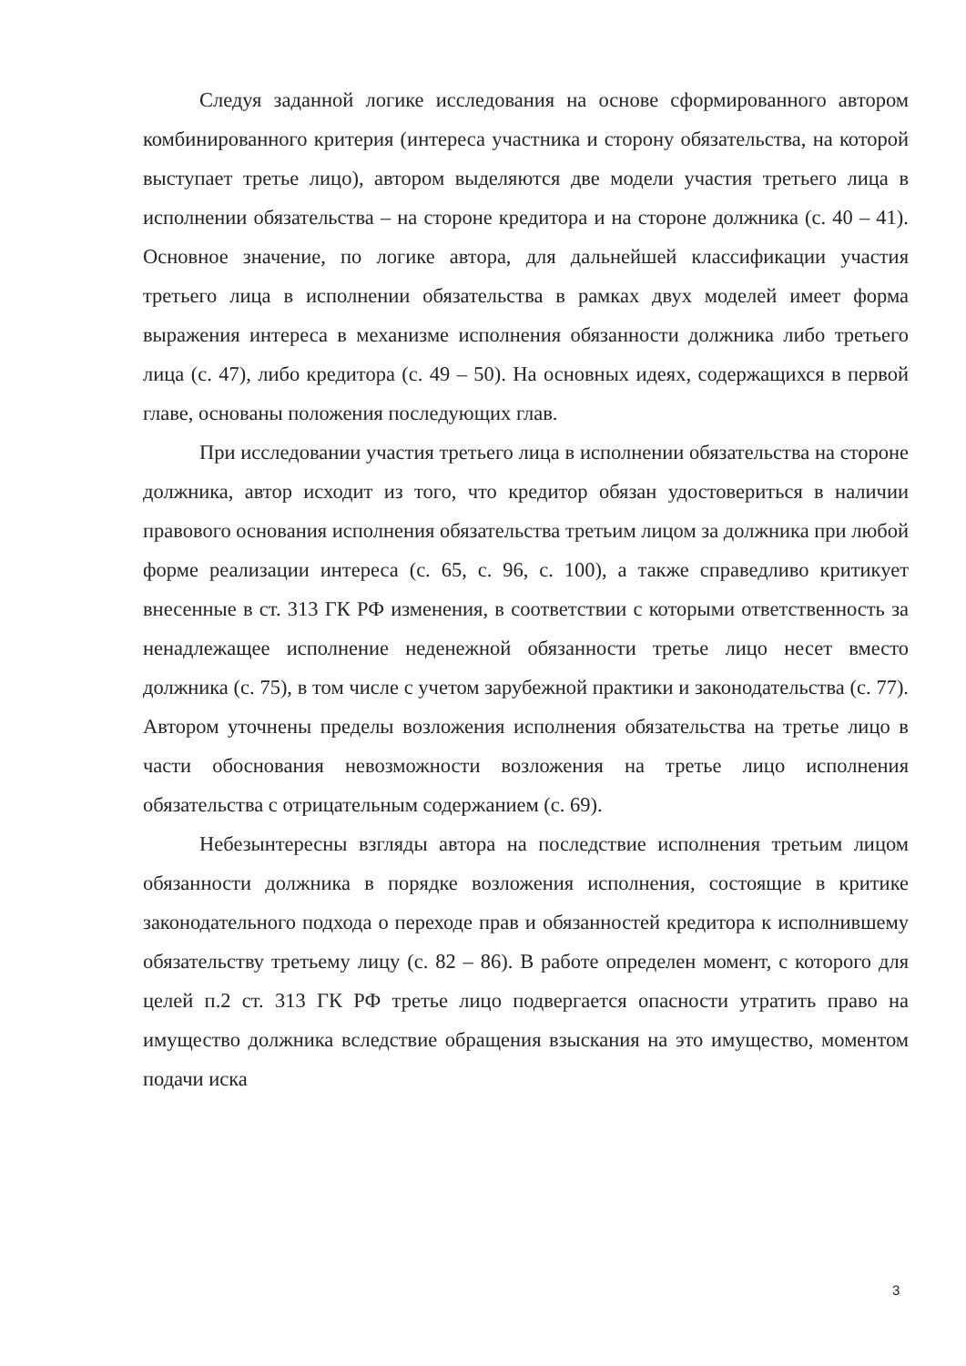Следуя заданной логике исследования на основе сформированного автором комбинированного критерия (интереса участника и сторону обязательства, на которой выступает третье лицо), автором выделяются две модели участия третьего лица в исполнении обязательства – на стороне кредитора и на стороне должника (с. 40 – 41). Основное значение, по логике автора, для дальнейшей классификации участия третьего лица в исполнении обязательства в рамках двух моделей имеет форма выражения интереса в механизме исполнения обязанности должника либо третьего лица (с. 47), либо кредитора (с. 49 – 50). На основных идеях, содержащихся в первой главе, основаны положения последующих глав.
При исследовании участия третьего лица в исполнении обязательства на стороне должника, автор исходит из того, что кредитор обязан удостовериться в наличии правового основания исполнения обязательства третьим лицом за должника при любой форме реализации интереса (с. 65, с. 96, с. 100), а также справедливо критикует внесенные в ст. 313 ГК РФ изменения, в соответствии с которыми ответственность за ненадлежащее исполнение неденежной обязанности третье лицо несет вместо должника (с. 75), в том числе с учетом зарубежной практики и законодательства (с. 77). Автором уточнены пределы возложения исполнения обязательства на третье лицо в части обоснования невозможности возложения на третье лицо исполнения обязательства с отрицательным содержанием (с. 69).
Небезынтересны взгляды автора на последствие исполнения третьим лицом обязанности должника в порядке возложения исполнения, состоящие в критике законодательного подхода о переходе прав и обязанностей кредитора к исполнившему обязательству третьему лицу (с. 82 – 86). В работе определен момент, с которого для целей п.2 ст. 313 ГК РФ третье лицо подвергается опасности утратить право на имущество должника вследствие обращения взыскания на это имущество, моментом подачи иска
3